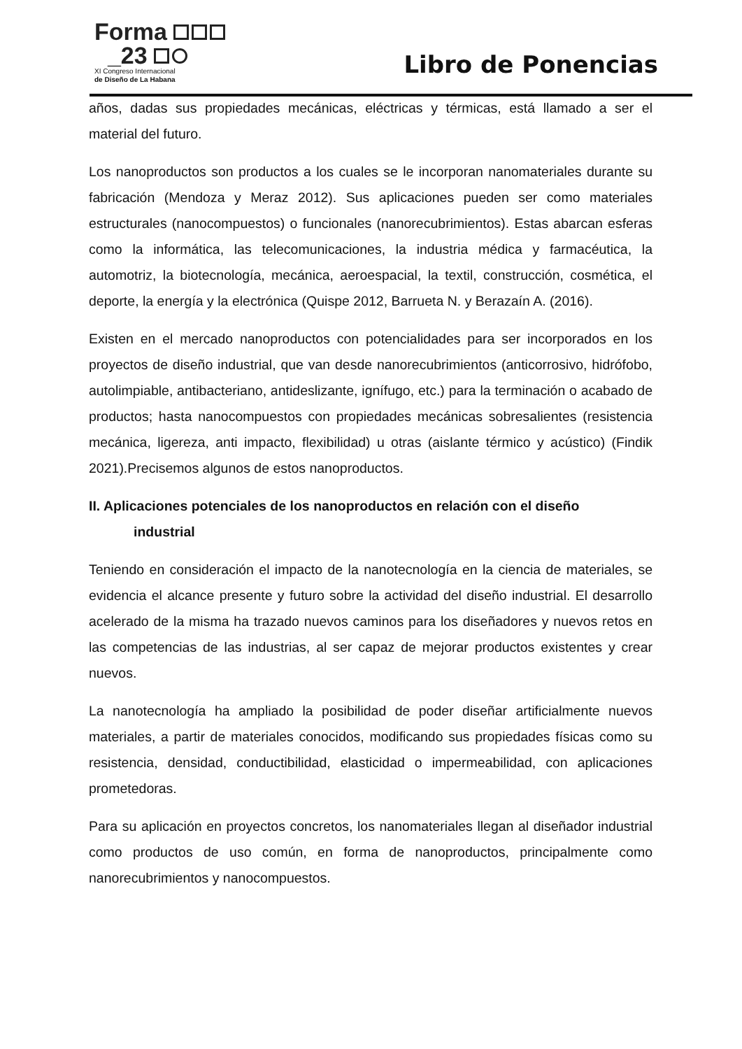Forma
_23
XI Congreso Internacional
de Diseño de La Habana
Libro de Ponencias
años, dadas sus propiedades mecánicas, eléctricas y térmicas, está llamado a ser el material del futuro.
Los nanoproductos son productos a los cuales se le incorporan nanomateriales durante su fabricación (Mendoza y Meraz 2012). Sus aplicaciones pueden ser como materiales estructurales (nanocompuestos) o funcionales (nanorecubrimientos). Estas abarcan esferas como la informática, las telecomunicaciones, la industria médica y farmacéutica, la automotriz, la biotecnología, mecánica, aeroespacial, la textil, construcción, cosmética, el deporte, la energía y la electrónica (Quispe 2012, Barrueta N. y Berazaín A. (2016).
Existen en el mercado nanoproductos con potencialidades para ser incorporados en los proyectos de diseño industrial, que van desde nanorecubrimientos (anticorrosivo, hidrófobo, autolimpiable, antibacteriano, antideslizante, ignífugo, etc.) para la terminación o acabado de productos; hasta nanocompuestos con propiedades mecánicas sobresalientes (resistencia mecánica, ligereza, anti impacto, flexibilidad) u otras (aislante térmico y acústico) (Findik 2021).Precisemos algunos de estos nanoproductos.
II. Aplicaciones potenciales de los nanoproductos en relación con el diseño
industrial
Teniendo en consideración el impacto de la nanotecnología en la ciencia de materiales, se evidencia el alcance presente y futuro sobre la actividad del diseño industrial. El desarrollo acelerado de la misma ha trazado nuevos caminos para los diseñadores y nuevos retos en las competencias de las industrias, al ser capaz de mejorar productos existentes y crear nuevos.
La nanotecnología ha ampliado la posibilidad de poder diseñar artificialmente nuevos materiales, a partir de materiales conocidos, modificando sus propiedades físicas como su resistencia, densidad, conductibilidad, elasticidad o impermeabilidad, con aplicaciones prometedoras.
Para su aplicación en proyectos concretos, los nanomateriales llegan al diseñador industrial como productos de uso común, en forma de nanoproductos, principalmente como nanorecubrimientos y nanocompuestos.